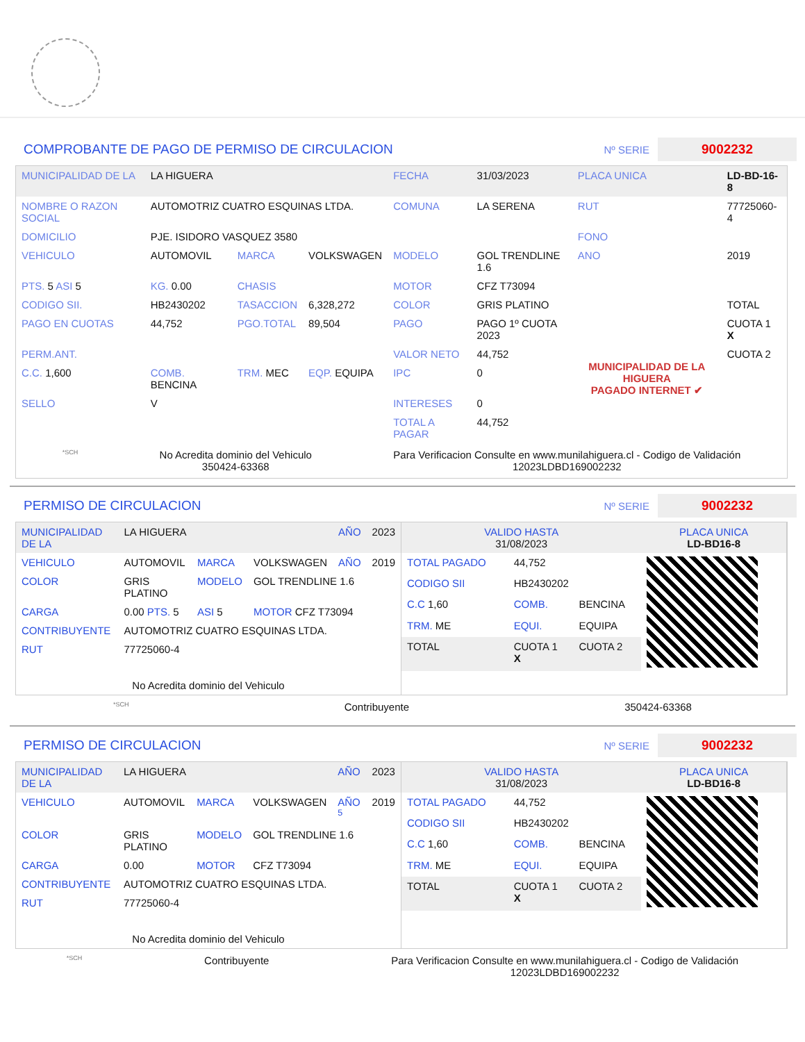COMPROBANTE DE PAGO DE PERMISO DE CIRCULACION
Nº SERIE 9002232
| MUNICIPALIDAD DE LA | LA HIGUERA | | | FECHA | 31/03/2023 | PLACA UNICA | LD-BD-16-8 |
| NOMBRE O RAZON SOCIAL | AUTOMOTRIZ CUATRO ESQUINAS LTDA. | | | COMUNA | LA SERENA | RUT | 77725060-4 |
| DOMICILIO | PJE. ISIDORO VASQUEZ 3580 | | | | | FONO | |
| VEHICULO | AUTOMOVIL | MARCA | VOLKSWAGEN | MODELO | GOL TRENDLINE 1.6 | ANO | 2019 |
| PTS. 5 ASI 5 | KG. 0.00 | CHASIS | | MOTOR | CFZ T73094 | | |
| CODIGO SII. | HB2430202 | TASACCION | 6,328,272 | COLOR | GRIS PLATINO | | TOTAL |
| PAGO EN CUOTAS | 44,752 | PGO.TOTAL | 89,504 | PAGO | PAGO 1º CUOTA 2023 | MUNICIPALIDAD DE LA HIGUERA PAGADO INTERNET ✔ | CUOTA 1 X |
| PERM.ANT. | | | | VALOR NETO | 44,752 | | CUOTA 2 |
| C.C. 1,600 | COMB. BENCINA | TRM. MEC | EQP. EQUIPA | IPC | 0 | | |
| SELLO | V | | | INTERESES | 0 | | |
| | | | | TOTAL A PAGAR | 44,752 | | |
*SCH No Acredita dominio del Vehiculo
350424-63368 Para Verificacion Consulte en www.munilahiguera.cl - Codigo de Validación
12023LDBD169002232
PERMISO DE CIRCULACION
Nº SERIE 9002232
| MUNICIPALIDAD DE LA | LA HIGUERA | | | AÑO | 2023 |
| VEHICULO | AUTOMOVIL | MARCA | VOLKSWAGEN | AÑO | 2019 |
| COLOR | GRIS PLATINO | MODELO | GOL TRENDLINE 1.6 | | |
| CARGA | 0.00 PTS. 5 | ASI 5 | MOTOR CFZ T73094 | | |
| CONTRIBUYENTE | AUTOMOTRIZ CUATRO ESQUINAS LTDA. | | | | |
| RUT | 77725060-4 | | | | |
| No Acredita dominio del Vehiculo | | | | | |
| VALIDO HASTA 31/08/2023 | | | PLACA UNICA LD-BD16-8 |
| TOTAL PAGADO | 44,752 | | |
| CODIGO SII | HB2430202 | | |
| C.C 1,60 | COMB. | BENCINA | |
| TRM. ME | EQUI. | EQUIPA | |
| TOTAL | CUOTA 1 X | CUOTA 2 | |
*SCH Contribuyente 350424-63368
PERMISO DE CIRCULACION
Nº SERIE 9002232
| MUNICIPALIDAD DE LA | LA HIGUERA | | | AÑO | 2023 |
| VEHICULO | AUTOMOVIL | MARCA | VOLKSWAGEN | AÑO <sup>5</sup> | 2019 |
| COLOR | GRIS PLATINO | MODELO | GOL TRENDLINE 1.6 | | |
| CARGA | 0.00 | MOTOR | CFZ T73094 | | |
| CONTRIBUYENTE | AUTOMOTRIZ CUATRO ESQUINAS LTDA. | | | | |
| RUT | 77725060-4 | | | | |
| No Acredita dominio del Vehiculo | | | | | |
| VALIDO HASTA 31/08/2023 | | | PLACA UNICA LD-BD16-8 |
| TOTAL PAGADO | 44,752 | | |
| CODIGO SII | HB2430202 | | |
| C.C 1,60 | COMB. | BENCINA | |
| TRM. ME | EQUI. | EQUIPA | |
| TOTAL | CUOTA 1 X | CUOTA 2 | |
*SCH Contribuyente Para Verificacion Consulte en www.munilahiguera.cl - Codigo de Validación
12023LDBD169002232